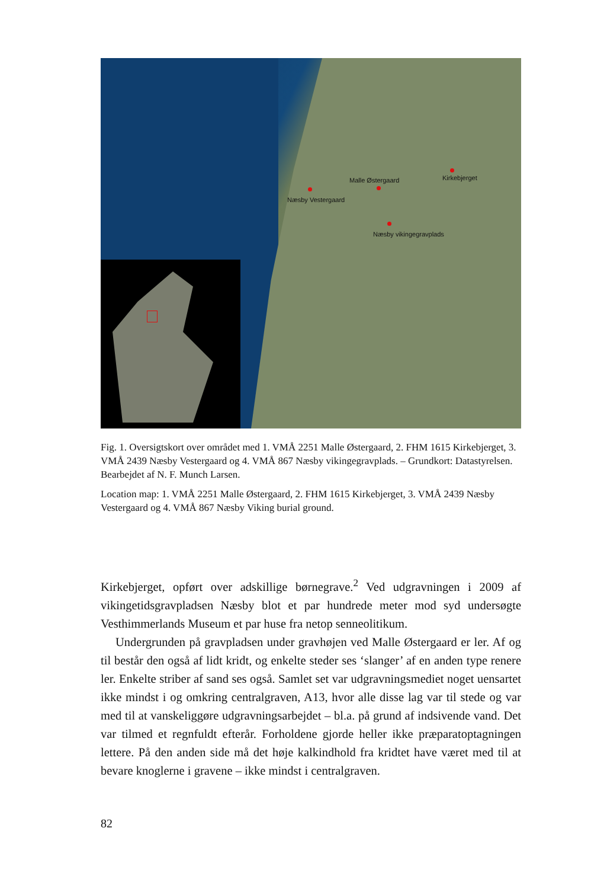Malle Østergaard Kirkebjerget
Næsby Vestergaard
Næsby vikingegravplads
Fig. 1. Oversigtskort over området med 1. VMÅ 2251 Malle Østergaard, 2. FHM 1615 Kirkebjerget, 3. VMÅ 2439 Næsby Vestergaard og 4. VMÅ 867 Næsby vikingegravplads. – Grundkort: Datastyrelsen. Bearbejdet af N. F. Munch Larsen.
Location map: 1. VMÅ 2251 Malle Østergaard, 2. FHM 1615 Kirkebjerget, 3. VMÅ 2439 Næsby Vestergaard og 4. VMÅ 867 Næsby Viking burial ground.
Kirkebjerget, opført over adskillige børnegrave.<sup>2</sup> Ved udgravningen i 2009 af vikingetidsgravpladsen Næsby blot et par hundrede meter mod syd undersøgte Vesthimmerlands Museum et par huse fra netop senneolitikum.
Undergrunden på gravpladsen under gravhøjen ved Malle Østergaard er ler. Af og til består den også af lidt kridt, og enkelte steder ses ‘slanger’ af en anden type renere ler. Enkelte striber af sand ses også. Samlet set var udgravningsmediet noget uensartet ikke mindst i og omkring centralgraven, A13, hvor alle disse lag var til stede og var med til at vanskeliggøre udgravningsarbejdet – bl.a. på grund af indsivende vand. Det var tilmed et regnfuldt efterår. Forholdene gjorde heller ikke præparatoptagningen lettere. På den anden side må det høje kalkindhold fra kridtet have været med til at bevare knoglerne i gravene – ikke mindst i centralgraven.
82